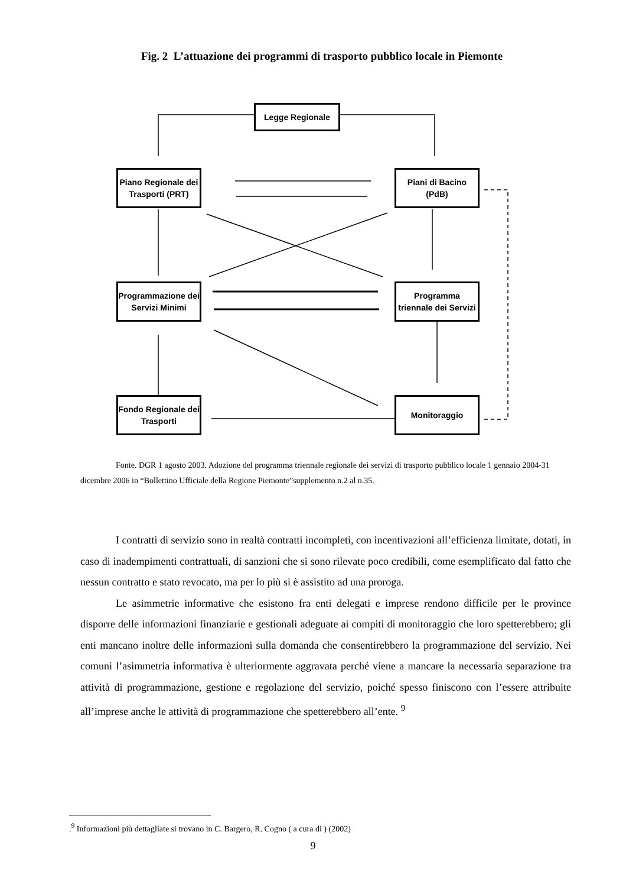Fig. 2 L’attuazione dei programmi di trasporto pubblico locale in Piemonte
Legge Regionale
Piano Regionale dei Trasporti (PRT)
Piani di Bacino (PdB)
Programmazione dei Servizi Minimi
Programma triennale dei Servizi
Fondo Regionale dei Trasporti
Monitoraggio
Fonte. DGR 1 agosto 2003. Adozione del programma triennale regionale dei servizi di trasporto pubblico locale 1 gennaio 2004-31 dicembre 2006 in “Bollettino Ufficiale della Regione Piemonte”supplemento n.2 al n.35.
I contratti di servizio sono in realtà contratti incompleti, con incentivazioni all’efficienza limitate, dotati, in caso di inadempimenti contrattuali, di sanzioni che si sono rilevate poco credibili, come esemplificato dal fatto che nessun contratto e stato revocato, ma per lo più si è assistito ad una proroga.
Le asimmetrie informative che esistono fra enti delegati e imprese rendono difficile per le province disporre delle informazioni finanziarie e gestionali adeguate ai compiti di monitoraggio che loro spetterebbero; gli enti mancano inoltre delle informazioni sulla domanda che consentirebbero la programmazione del servizio. Nei comuni l’asimmetria informativa è ulteriormente aggravata perché viene a mancare la necessaria separazione tra attività di programmazione, gestione e regolazione del servizio, poiché spesso finiscono con l’essere attribuite all’imprese anche le attività di programmazione che spetterebbero all’ente. <sup>9</sup>
.<sup>9</sup> Informazioni più dettagliate si trovano in C. Bargero, R. Cogno ( a cura di ) (2002)
9